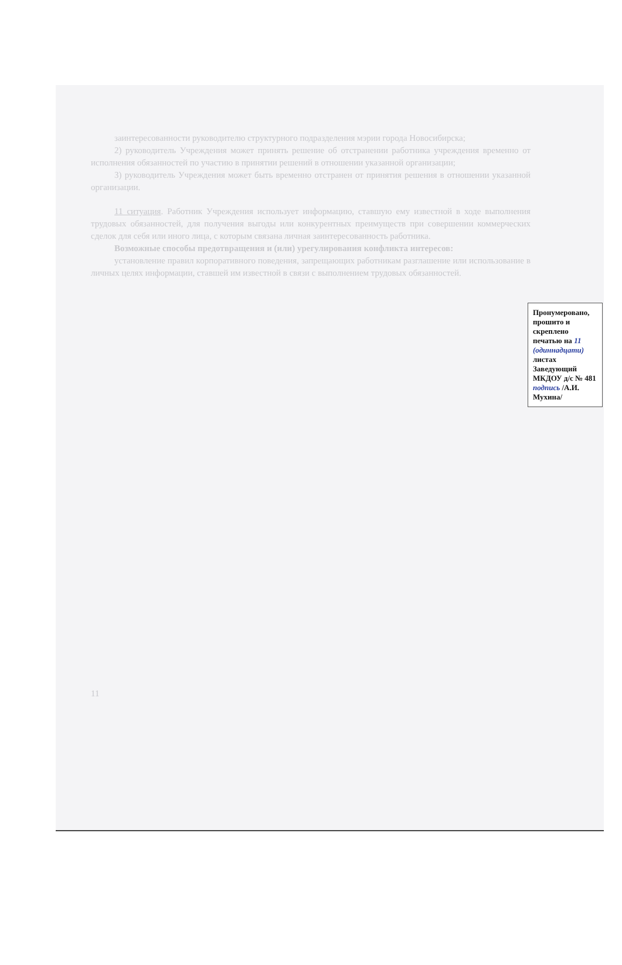заинтересованности руководителю структурного подразделения мэрии города Новосибирска;
2) руководитель Учреждения может принять решение об отстранении работника учреждения временно от исполнения обязанностей по участию в принятии решений в отношении указанной организации;
3) руководитель Учреждения может быть временно отстранен от принятия решения в отношении указанной организации.
11 ситуация. Работник Учреждения использует информацию, ставшую ему известной в ходе выполнения трудовых обязанностей, для получения выгоды или конкурентных преимуществ при совершении коммерческих сделок для себя или иного лица, с которым связана личная заинтересованность работника.
Возможные способы предотвращения и (или) урегулирования конфликта интересов:
установление правил корпоративного поведения, запрещающих работникам разглашение или использование в личных целях информации, ставшей им известной в связи с выполнением трудовых обязанностей.
Пронумеровано, прошито и скреплено печатью на 11 (одиннадцати) листах Заведующий МКДОУ д/с № 481 подпись /А.И. Мухина/
11